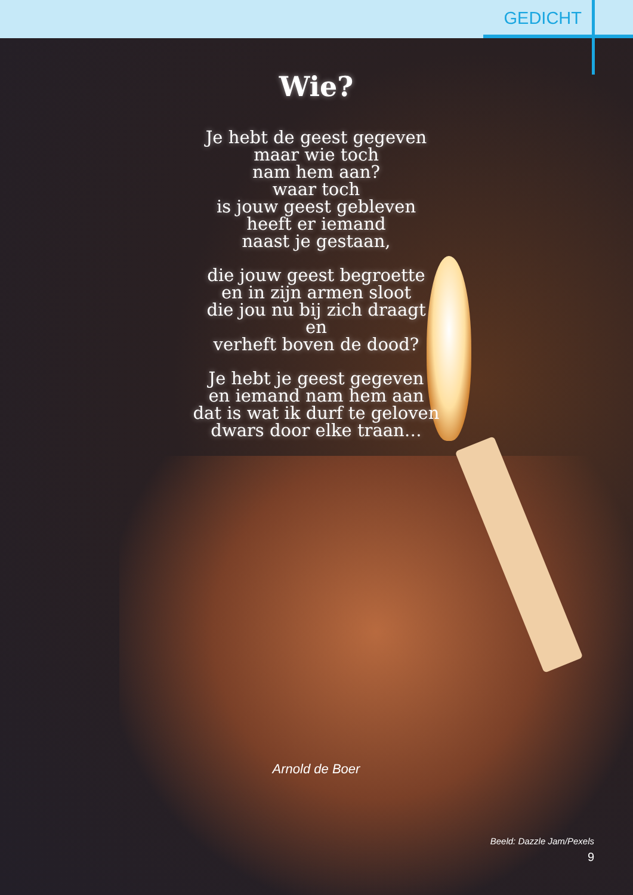GEDICHT
Wie?
Je hebt de geest gegeven
maar wie toch
nam hem aan?
waar toch
is jouw geest gebleven
heeft er iemand
naast je gestaan,
die jouw geest begroette
en in zijn armen sloot
die jou nu bij zich draagt
en
verheft boven de dood?
Je hebt je geest gegeven
en iemand nam hem aan
dat is wat ik durf te geloven
dwars door elke traan…
Arnold de Boer
Beeld: Dazzle Jam/Pexels
9